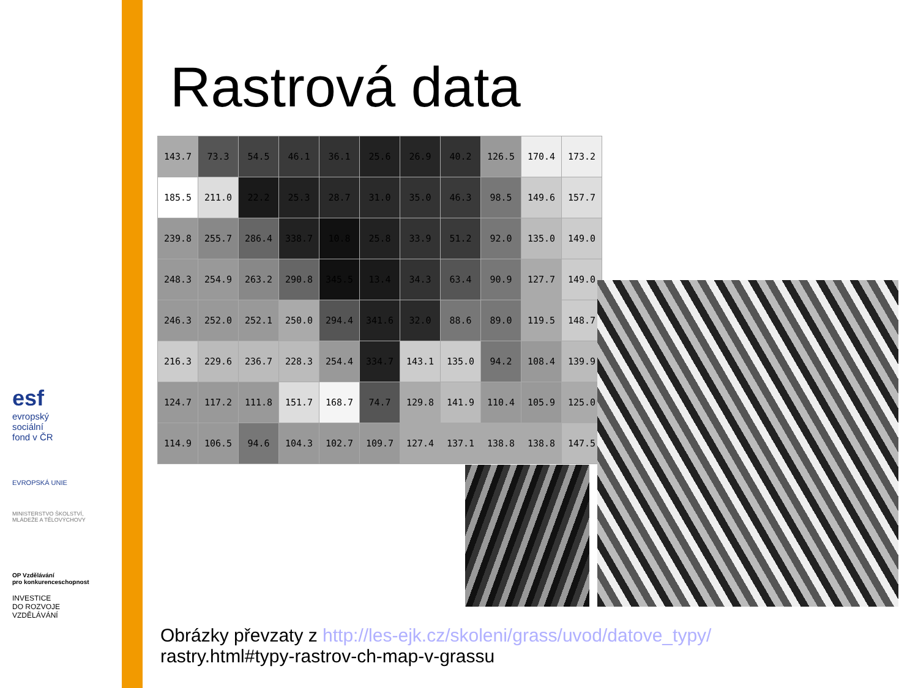Rastrová data
| 143.7 | 73.3 | 54.5 | 46.1 | 36.1 | 25.6 | 26.9 | 40.2 | 126.5 | 170.4 | 173.2 |
| 185.5 | 211.0 | 22.2 | 25.3 | 28.7 | 31.0 | 35.0 | 46.3 | 98.5 | 149.6 | 157.7 |
| 239.8 | 255.7 | 286.4 | 338.7 | 10.8 | 25.8 | 33.9 | 51.2 | 92.0 | 135.0 | 149.0 |
| 248.3 | 254.9 | 263.2 | 290.8 | 345.5 | 13.4 | 34.3 | 63.4 | 90.9 | 127.7 | 149.0 |
| 246.3 | 252.0 | 252.1 | 250.0 | 294.4 | 341.6 | 32.0 | 88.6 | 89.0 | 119.5 | 148.7 |
| 216.3 | 229.6 | 236.7 | 228.3 | 254.4 | 334.7 | 143.1 | 135.0 | 94.2 | 108.4 | 139.9 |
| 124.7 | 117.2 | 111.8 | 151.7 | 168.7 | 74.7 | 129.8 | 141.9 | 110.4 | 105.9 | 125.0 |
| 114.9 | 106.5 | 94.6 | 104.3 | 102.7 | 109.7 | 127.4 | 137.1 | 138.8 | 138.8 | 147.5 |
esf
evropský
sociální
fond v ČR
EVROPSKÁ UNIE
MINISTERSTVO ŠKOLSTVÍ,
MLÁDEŽE A TĚLOVÝCHOVY
OP Vzdělávání
pro konkurenceschopnost
INVESTICE
DO ROZVOJE
VZDĚLÁVÁNÍ
Obrázky převzaty z http://les-ejk.cz/skoleni/grass/uvod/datove_typy/
rastry.html#typy-rastrov-ch-map-v-grassu